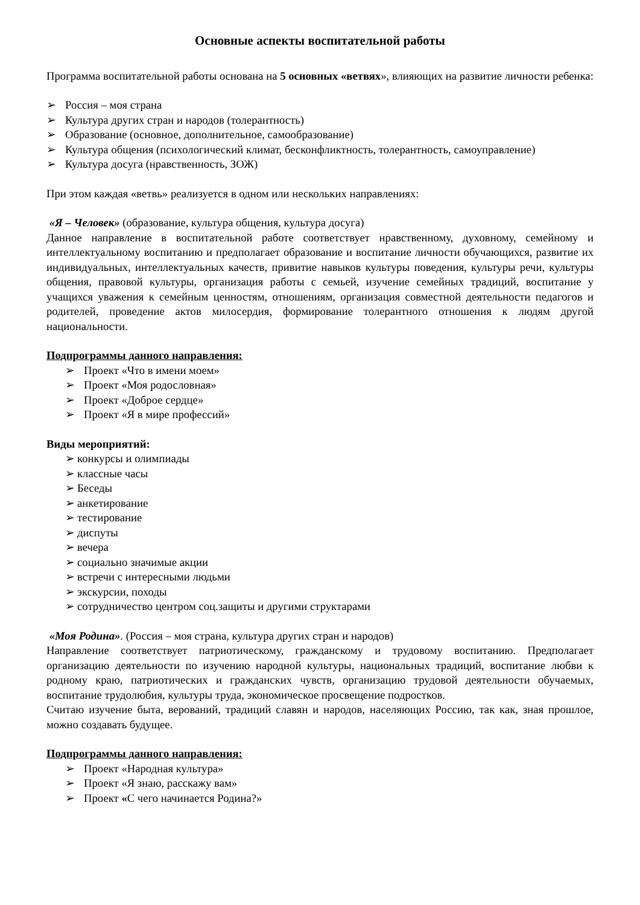Основные аспекты воспитательной работы
Программа воспитательной работы основана на 5 основных «ветвях», влияющих на развитие личности ребенка:
➢ Россия – моя страна
➢ Культура других стран и народов (толерантность)
➢ Образование (основное, дополнительное, самообразование)
➢ Культура общения (психологический климат, бесконфликтность, толерантность, самоуправление)
➢ Культура досуга (нравственность, ЗОЖ)
При этом каждая «ветвь» реализуется в одном или нескольких направлениях:
«Я – Человек» (образование, культура общения, культура досуга)
Данное направление в воспитательной работе соответствует нравственному, духовному, семейному и интеллектуальному воспитанию и предполагает образование и воспитание личности обучающихся, развитие их индивидуальных, интеллектуальных качеств, привитие навыков культуры поведения, культуры речи, культуры общения, правовой культуры, организация работы с семьей, изучение семейных традиций, воспитание у учащихся уважения к семейным ценностям, отношениям, организация совместной деятельности педагогов и родителей, проведение актов милосердия, формирование толерантного отношения к людям другой национальности.
Подпрограммы данного направления:
➢ Проект «Что в имени моем»
➢ Проект «Моя родословная»
➢ Проект «Доброе сердце»
➢ Проект «Я в мире профессий»
Виды мероприятий:
➢ конкурсы и олимпиады
➢ классные часы
➢ Беседы
➢ анкетирование
➢ тестирование
➢ диспуты
➢ вечера
➢ социально значимые акции
➢ встречи с интересными людьми
➢ экскурсии, походы
➢ сотрудничество центром соц.защиты и другими структарами
«Моя Родина». (Россия – моя страна, культура других стран и народов)
Направление соответствует патриотическому, гражданскому и трудовому воспитанию. Предполагает организацию деятельности по изучению народной культуры, национальных традиций, воспитание любви к родному краю, патриотических и гражданских чувств, организацию трудовой деятельности обучаемых, воспитание трудолюбия, культуры труда, экономическое просвещение подростков.
Считаю изучение быта, верований, традиций славян и народов, населяющих Россию, так как, зная прошлое, можно создавать будущее.
Подпрограммы данного направления:
➢ Проект «Народная культура»
➢ Проект «Я знаю, расскажу вам»
➢ Проект «С чего начинается Родина?»